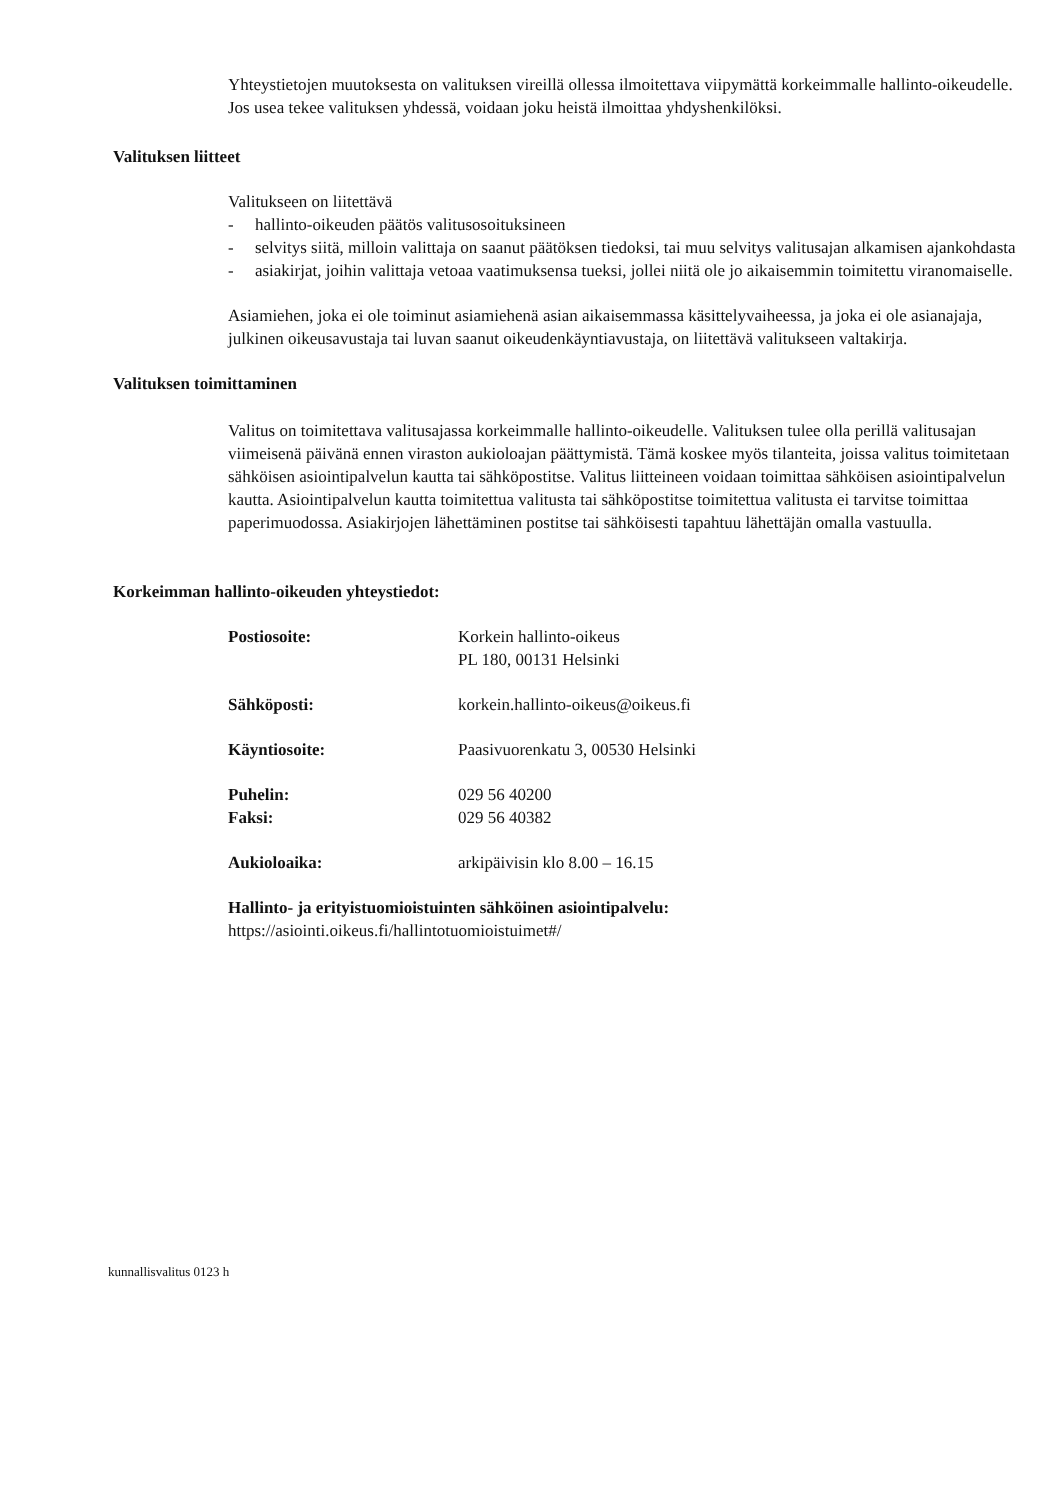Yhteystietojen muutoksesta on valituksen vireillä ollessa ilmoitettava viipymättä korkeimmalle hallinto-oikeudelle. Jos usea tekee valituksen yhdessä, voidaan joku heistä ilmoittaa yhdyshenkilöksi.
Valituksen liitteet
Valitukseen on liitettävä
- hallinto-oikeuden päätös valitusosoituksineen
- selvitys siitä, milloin valittaja on saanut päätöksen tiedoksi, tai muu selvitys valitusajan alkamisen ajankohdasta
- asiakirjat, joihin valittaja vetoaa vaatimuksensa tueksi, jollei niitä ole jo aikaisemmin toimitettu viranomaiselle.
Asiamiehen, joka ei ole toiminut asiamiehenä asian aikaisemmassa käsittelyvaiheessa, ja joka ei ole asianajaja, julkinen oikeusavustaja tai luvan saanut oikeudenkäyntiavustaja, on liitettävä valitukseen valtakirja.
Valituksen toimittaminen
Valitus on toimitettava valitusajassa korkeimmalle hallinto-oikeudelle. Valituksen tulee olla perillä valitusajan viimeisenä päivänä ennen viraston aukioloajan päättymistä. Tämä koskee myös tilanteita, joissa valitus toimitetaan sähköisen asiointipalvelun kautta tai sähköpostitse. Valitus liitteineen voidaan toimittaa sähköisen asiointipalvelun kautta. Asiointipalvelun kautta toimitettua valitusta tai sähköpostitse toimitettua valitusta ei tarvitse toimittaa paperimuodossa. Asiakirjojen lähettäminen postitse tai sähköisesti tapahtuu lähettäjän omalla vastuulla.
Korkeimman hallinto-oikeuden yhteystiedot:
| Postiosoite: | Korkein hallinto-oikeus PL 180, 00131 Helsinki |
| Sähköposti: | korkein.hallinto-oikeus@oikeus.fi |
| Käyntiosoite: | Paasivuorenkatu 3, 00530 Helsinki |
| Puhelin: | 029 56 40200 |
| Faksi: | 029 56 40382 |
| Aukioloaika: | arkipäivisin klo 8.00 – 16.15 |
Hallinto- ja erityistuomioistuinten sähköinen asiointipalvelu:
https://asiointi.oikeus.fi/hallintotuomioistuimet#/
kunnallisvalitus 0123 h